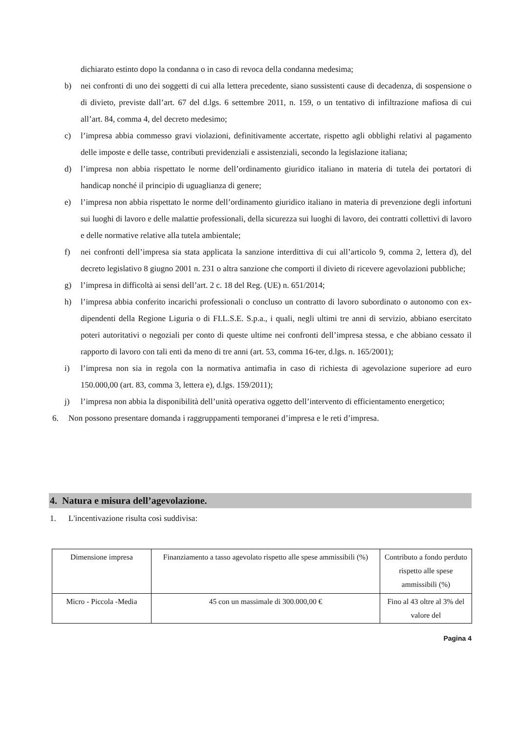dichiarato estinto dopo la condanna o in caso di revoca della condanna medesima;
b) nei confronti di uno dei soggetti di cui alla lettera precedente, siano sussistenti cause di decadenza, di sospensione o di divieto, previste dall’art. 67 del d.lgs. 6 settembre 2011, n. 159, o un tentativo di infiltrazione mafiosa di cui all’art. 84, comma 4, del decreto medesimo;
c) l’impresa abbia commesso gravi violazioni, definitivamente accertate, rispetto agli obblighi relativi al pagamento delle imposte e delle tasse, contributi previdenziali e assistenziali, secondo la legislazione italiana;
d) l’impresa non abbia rispettato le norme dell’ordinamento giuridico italiano in materia di tutela dei portatori di handicap nonché il principio di uguaglianza di genere;
e) l’impresa non abbia rispettato le norme dell’ordinamento giuridico italiano in materia di prevenzione degli infortuni sui luoghi di lavoro e delle malattie professionali, della sicurezza sui luoghi di lavoro, dei contratti collettivi di lavoro e delle normative relative alla tutela ambientale;
f) nei confronti dell’impresa sia stata applicata la sanzione interdittiva di cui all’articolo 9, comma 2, lettera d), del decreto legislativo 8 giugno 2001 n. 231 o altra sanzione che comporti il divieto di ricevere agevolazioni pubbliche;
g) l’impresa in difficoltà ai sensi dell’art. 2 c. 18 del Reg. (UE) n. 651/2014;
h) l’impresa abbia conferito incarichi professionali o concluso un contratto di lavoro subordinato o autonomo con ex-dipendenti della Regione Liguria o di FI.L.S.E. S.p.a., i quali, negli ultimi tre anni di servizio, abbiano esercitato poteri autoritativi o negoziali per conto di queste ultime nei confronti dell’impresa stessa, e che abbiano cessato il rapporto di lavoro con tali enti da meno di tre anni (art. 53, comma 16-ter, d.lgs. n. 165/2001);
i) l’impresa non sia in regola con la normativa antimafia in caso di richiesta di agevolazione superiore ad euro 150.000,00 (art. 83, comma 3, lettera e), d.lgs. 159/2011);
j) l’impresa non abbia la disponibilità dell’unità operativa oggetto dell’intervento di efficientamento energetico;
6. Non possono presentare domanda i raggruppamenti temporanei d’impresa e le reti d’impresa.
4. Natura e misura dell’agevolazione.
1. L'incentivazione risulta così suddivisa:
| Dimensione impresa | Finanziamento a tasso agevolato rispetto alle spese ammissibili (%) | Contributo a fondo perduto rispetto alle spese ammissibili (%) |
| Micro - Piccola -Media | 45 con un massimale di 300.000,00 € | Fino al 43 oltre al 3% del valore del |
Pagina 4